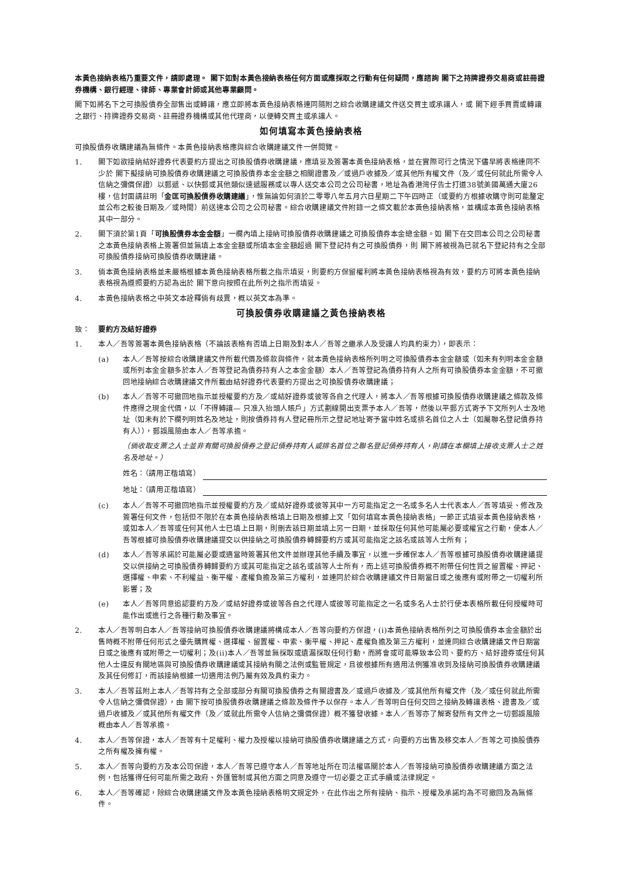本黃色接納表格乃重要文件，請即處理。 閣下如對本黃色接納表格任何方面或應採取之行動有任何疑問，應諮詢 閣下之持牌證券交易商或註冊證券機構、銀行經理、律師、專業會計師或其他專業顧問。
閣下如將名下之可換股債券全部售出或轉讓，應立即將本黃色接納表格連同隨附之綜合收購建議文件送交買主或承讓人，或 閣下經手買賣或轉讓之銀行、持牌證券交易商、註冊證券機構或其他代理商，以便轉交買主或承讓人。
如何填寫本黃色接納表格
可換股債券收購建議為無條件。本黃色接納表格應與綜合收購建議文件一併閱覽。
1. 閣下如欲接納結好證券代表要約方提出之可換股債券收購建議，應填妥及簽署本黃色接納表格，並在實際可行之情況下儘早將表格連同不少於 閣下擬接納可換股債券收購建議之可換股債券本金金額之相關證書及／或過戶收據及／或其他所有權文件（及／或任何就此所需令人信納之彌償保證）以郵遞、以快郵或其他類似速遞服務或以專人送交本公司之公司秘書，地址為香港灣仔告士打道38號美國萬通大廈26樓，信封面請註明「金匡可換股債券收購建議」，惟無論如何須於二零零八年五月六日星期二下午四時正（或要約方根據收購守則可能釐定並公布之較後日期及／或時間）前送達本公司之公司秘書。綜合收購建議文件附錄一之條文載於本黃色接納表格，並構成本黃色接納表格其中一部分。
2. 閣下須於第1頁「可換股債券本金金額」一欄內填上接納可換股債券收購建議之可換股債券本金總金額。如 閣下在交回本公司之公司秘書之本黃色接納表格上簽署但並無填上本金金額或所填本金金額超過 閣下登記持有之可換股債券，則 閣下將被視為已就名下登記持有之全部可換股債券接納可換股債券收購建議。
3. 倘本黃色接納表格並未嚴格根據本黃色接納表格所載之指示填妥，則要約方保留權利將本黃色接納表格視為有效，要約方可將本黃色接納表格視為遵照要約方認為出於 閣下意向按照在此所列之指示而填妥。
4. 本黃色接納表格之中英文本詮釋倘有歧異，概以英文本為準。
可換股債券收購建議之黃色接納表格
致： 要約方及結好證券
1. 本人／吾等簽署本黃色接納表格（不論該表格有否填上日期及對本人／吾等之繼承人及受讓人均具約束力），即表示：
(a) 本人／吾等按綜合收購建議文件所載代價及條款與條件，就本黃色接納表格所列明之可換股債券本金金額或（如未有列明本金金額或所列本金金額多於本人／吾等登記為債券持有人之本金金額）本人／吾等登記為債券持有人之所有可換股債券本金金額，不可撤回地接納綜合收購建議文件所載由結好證券代表要約方提出之可換股債券收購建議；
(b) 本人／吾等不可撤回地指示並授權要約方及／或結好證券或彼等各自之代理人，將本人／吾等根據可換股債券收購建議之條款及條件應得之現金代價，以「不得轉讓— 只准入抬頭人賬戶」方式劃線開出支票予本人／吾等，然後以平郵方式寄予下文所列人士及地址（如未有於下欄列明姓名及地址，則按債券持有人登記冊所示之登記地址寄予當中姓名或排名首位之人士（如屬聯名登記債券持有人）），郵誤風險由本人／吾等承擔。
（倘收取支票之人士並非有關可換股債券之登記債券持有人或排名首位之聯名登記債券持有人，則請在本欄填上接收支票人士之姓名及地址。）
姓名：（請用正楷填寫）
地址：（請用正楷填寫）
(c) 本人／吾等不可撤回地指示並授權要約方及／或結好證券或彼等其中一方可能指定之一名或多名人士代表本人／吾等填妥、修改及簽署任何文件，包括但不限於在本黃色接納表格填上日期及根據上文「如何填寫本黃色接納表格」一節正式填妥本黃色接納表格，或如本人／吾等或任何其他人士已填上日期，則刪去該日期並填上另一日期，並採取任何其他可能屬必要或權宜之行動，使本人／吾等根據可換股債券收購建議提交以供接納之可換股債券轉歸要約方或其可能指定之該名或該等人士所有；
(d) 本人／吾等承諾於可能屬必要或適當時簽署其他文件並辦理其他手續及事宜，以進一步確保本人／吾等根據可換股債券收購建議提交以供接納之可換股債券轉歸要約方或其可能指定之該名或該等人士所有，而上述可換股債券概不附帶任何性質之留置權、押記、選擇權、申索、不利權益、衡平權、產權負擔及第三方權利，並連同於綜合收購建議文件日期當日或之後應有或附帶之一切權利所影響；及
(e) 本人／吾等同意追認要約方及／或結好證券或彼等各自之代理人或彼等可能指定之一名或多名人士於行使本表格所載任何授權時可能作出或進行之各種行動及事宜。
2. 本人／吾等明白本人／吾等接納可換股債券收購建議將構成本人／吾等向要約方保證，(i)本黃色接納表格所列之可換股債券本金金額於出售時概不附帶任何形式之優先購買權、選擇權、留置權、申索、衡平權、押記、產權負擔及第三方權利，並連同綜合收購建議文件日期當日或之後應有或附帶之一切權利；及(ii)本人／吾等並無採取或遺漏採取任何行動，而將會或可能導致本公司、要約方、結好證券或任何其他人士違反有關地區與可換股債券收購建議或其接納有關之法例或監管規定，且彼根據所有適用法例獲准收到及接納可換股債券收購建議及其任何修訂，而該接納根據一切適用法例乃屬有效及具約束力。
3. 本人／吾等茲附上本人／吾等持有之全部或部分有關可換股債券之有關證書及／或過戶收據及／或其他所有權文件（及／或任何就此所需令人信納之彌償保證），由 閣下按可換股債券收購建議之條款及條件予以保存。本人／吾等明白任何交回之接納及轉讓表格、證書及／或過戶收據及／或其他所有權文件（及／或就此所需令人信納之彌償保證）概不獲發收據。本人／吾等亦了解寄發所有文件之一切郵誤風險概由本人／吾等承擔。
4. 本人／吾等保證，本人／吾等有十足權利、權力及授權以接納可換股債券收購建議之方式，向要約方出售及移交本人／吾等之可換股債券之所有權及擁有權。
5. 本人／吾等向要約方及本公司保證，本人／吾等已遵守本人／吾等地址所在司法權區關於本人／吾等接納可換股債券收購建議方面之法例，包括獲得任何可能所需之政府、外匯管制或其他方面之同意及遵守一切必要之正式手續或法律規定。
6. 本人／吾等確認，除綜合收購建議文件及本黃色接納表格明文規定外，在此作出之所有接納、指示、授權及承諾均為不可撤回及為無條件。